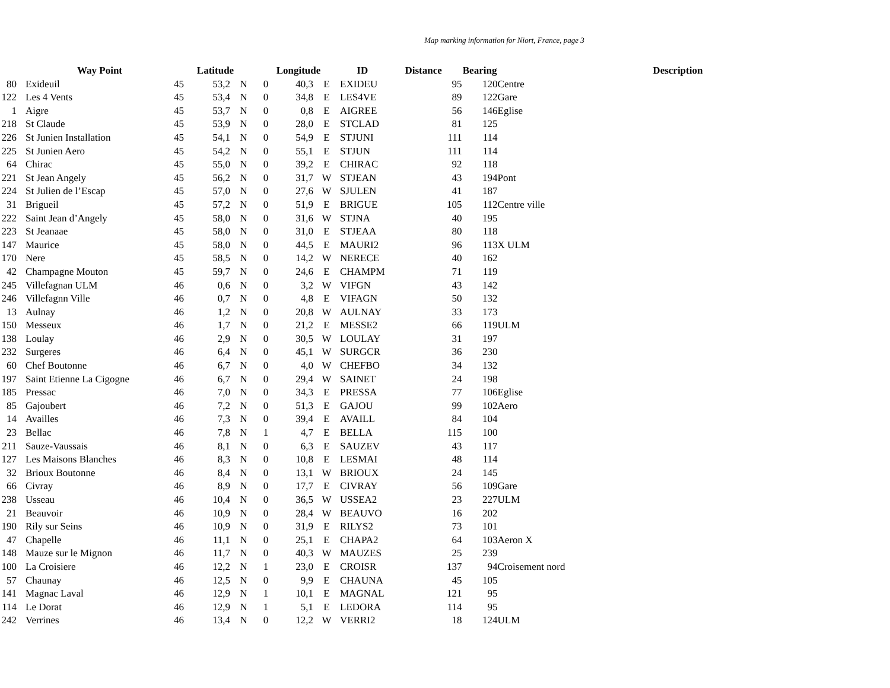Map marking information for Niort, France, page 3
| | | Way Point | Latitude | | | Longitude | | | ID | Distance | Bearing | | Description |
| --- | --- | --- | --- | --- | --- | --- | --- | --- | --- | --- | --- | --- | --- |
| 80 | | Exideuil | 45 | 53,2 | N | 0 | 40,3 | E | EXIDEU | 95 | 120 | Centre | |
| 122 | | Les 4 Vents | 45 | 53,4 | N | 0 | 34,8 | E | LES4VE | 89 | 122 | Gare | |
| 1 | | Aigre | 45 | 53,7 | N | 0 | 0,8 | E | AIGREE | 56 | 146 | Eglise | |
| 218 | | St Claude | 45 | 53,9 | N | 0 | 28,0 | E | STCLAD | 81 | 125 | | |
| 226 | | St Junien Installation | 45 | 54,1 | N | 0 | 54,9 | E | STJUNI | 111 | 114 | | |
| 225 | | St Junien Aero | 45 | 54,2 | N | 0 | 55,1 | E | STJUN | 111 | 114 | | |
| 64 | | Chirac | 45 | 55,0 | N | 0 | 39,2 | E | CHIRAC | 92 | 118 | | |
| 221 | | St Jean Angely | 45 | 56,2 | N | 0 | 31,7 | W | STJEAN | 43 | 194 | Pont | |
| 224 | | St Julien de l’Escap | 45 | 57,0 | N | 0 | 27,6 | W | SJULEN | 41 | 187 | | |
| 31 | | Brigueil | 45 | 57,2 | N | 0 | 51,9 | E | BRIGUE | 105 | 112 | Centre ville | |
| 222 | | Saint Jean d’Angely | 45 | 58,0 | N | 0 | 31,6 | W | STJNA | 40 | 195 | | |
| 223 | | St Jeanaae | 45 | 58,0 | N | 0 | 31,0 | E | STJEAA | 80 | 118 | | |
| 147 | | Maurice | 45 | 58,0 | N | 0 | 44,5 | E | MAURI2 | 96 | 113 | X ULM | |
| 170 | | Nere | 45 | 58,5 | N | 0 | 14,2 | W | NERECE | 40 | 162 | | |
| 42 | | Champagne Mouton | 45 | 59,7 | N | 0 | 24,6 | E | CHAMPM | 71 | 119 | | |
| 245 | | Villefagnan ULM | 46 | 0,6 | N | 0 | 3,2 | W | VIFGN | 43 | 142 | | |
| 246 | | Villefagnn Ville | 46 | 0,7 | N | 0 | 4,8 | E | VIFAGN | 50 | 132 | | |
| 13 | | Aulnay | 46 | 1,2 | N | 0 | 20,8 | W | AULNAY | 33 | 173 | | |
| 150 | | Messeux | 46 | 1,7 | N | 0 | 21,2 | E | MESSE2 | 66 | 119 | ULM | |
| 138 | | Loulay | 46 | 2,9 | N | 0 | 30,5 | W | LOULAY | 31 | 197 | | |
| 232 | | Surgeres | 46 | 6,4 | N | 0 | 45,1 | W | SURGCR | 36 | 230 | | |
| 60 | | Chef Boutonne | 46 | 6,7 | N | 0 | 4,0 | W | CHEFBO | 34 | 132 | | |
| 197 | | Saint Etienne La Cigogne | 46 | 6,7 | N | 0 | 29,4 | W | SAINET | 24 | 198 | | |
| 185 | | Pressac | 46 | 7,0 | N | 0 | 34,3 | E | PRESSA | 77 | 106 | Eglise | |
| 85 | | Gajoubert | 46 | 7,2 | N | 0 | 51,3 | E | GAJOU | 99 | 102 | Aero | |
| 14 | | Availles | 46 | 7,3 | N | 0 | 39,4 | E | AVAILL | 84 | 104 | | |
| 23 | | Bellac | 46 | 7,8 | N | 1 | 4,7 | E | BELLA | 115 | 100 | | |
| 211 | | Sauze-Vaussais | 46 | 8,1 | N | 0 | 6,3 | E | SAUZEV | 43 | 117 | | |
| 127 | | Les Maisons Blanches | 46 | 8,3 | N | 0 | 10,8 | E | LESMAI | 48 | 114 | | |
| 32 | | Brioux Boutonne | 46 | 8,4 | N | 0 | 13,1 | W | BRIOUX | 24 | 145 | | |
| 66 | | Civray | 46 | 8,9 | N | 0 | 17,7 | E | CIVRAY | 56 | 109 | Gare | |
| 238 | | Usseau | 46 | 10,4 | N | 0 | 36,5 | W | USSEA2 | 23 | 227 | ULM | |
| 21 | | Beauvoir | 46 | 10,9 | N | 0 | 28,4 | W | BEAUVO | 16 | 202 | | |
| 190 | | Rily sur Seins | 46 | 10,9 | N | 0 | 31,9 | E | RILYS2 | 73 | 101 | | |
| 47 | | Chapelle | 46 | 11,1 | N | 0 | 25,1 | E | CHAPA2 | 64 | 103 | Aeron X | |
| 148 | | Mauze sur le Mignon | 46 | 11,7 | N | 0 | 40,3 | W | MAUZES | 25 | 239 | | |
| 100 | | La Croisiere | 46 | 12,2 | N | 1 | 23,0 | E | CROISR | 137 | 94 | Croisement nord | |
| 57 | | Chaunay | 46 | 12,5 | N | 0 | 9,9 | E | CHAUNA | 45 | 105 | | |
| 141 | | Magnac Laval | 46 | 12,9 | N | 1 | 10,1 | E | MAGNAL | 121 | 95 | | |
| 114 | | Le Dorat | 46 | 12,9 | N | 1 | 5,1 | E | LEDORA | 114 | 95 | | |
| 242 | | Verrines | 46 | 13,4 | N | 0 | 12,2 | W | VERRI2 | 18 | 124 | ULM | |